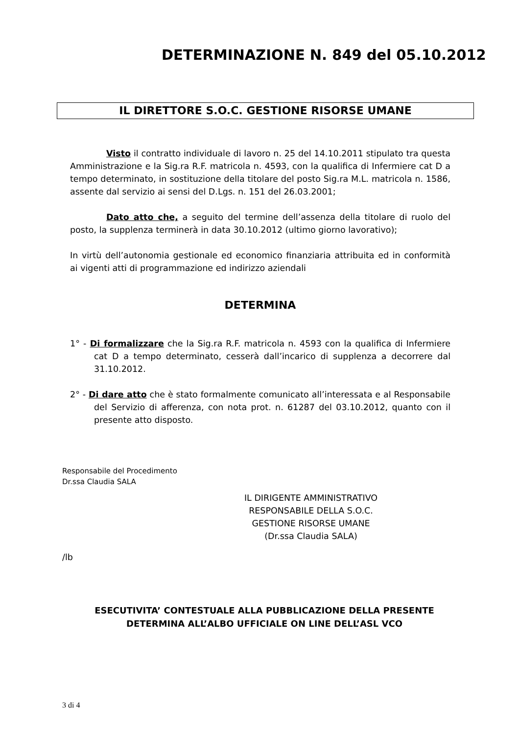DETERMINAZIONE N. 849 del 05.10.2012
IL DIRETTORE S.O.C. GESTIONE RISORSE UMANE
Visto il contratto individuale di lavoro n. 25 del 14.10.2011 stipulato tra questa Amministrazione e la Sig.ra R.F. matricola n. 4593, con la qualifica di Infermiere cat D a tempo determinato, in sostituzione della titolare del posto Sig.ra M.L. matricola n. 1586, assente dal servizio ai sensi del D.Lgs. n. 151 del 26.03.2001;
Dato atto che, a seguito del termine dell’assenza della titolare di ruolo del posto, la supplenza terminerà in data 30.10.2012 (ultimo giorno lavorativo);
In virtù dell’autonomia gestionale ed economico finanziaria attribuita ed in conformità ai vigenti atti di programmazione ed indirizzo aziendali
DETERMINA
1° - Di formalizzare che la Sig.ra R.F. matricola n. 4593 con la qualifica di Infermiere cat D a tempo determinato, cesserà dall’incarico di supplenza a decorrere dal 31.10.2012.
2° - Di dare atto che è stato formalmente comunicato all’interessata e al Responsabile del Servizio di afferenza, con nota prot. n. 61287 del 03.10.2012, quanto con il presente atto disposto.
Responsabile del Procedimento
Dr.ssa Claudia SALA
IL DIRIGENTE AMMINISTRATIVO
RESPONSABILE DELLA S.O.C.
GESTIONE RISORSE UMANE
(Dr.ssa Claudia SALA)
/lb
ESECUTIVITA’ CONTESTUALE ALLA PUBBLICAZIONE DELLA PRESENTE
DETERMINA ALL’ALBO UFFICIALE ON LINE DELL’ASL VCO
3 di 4